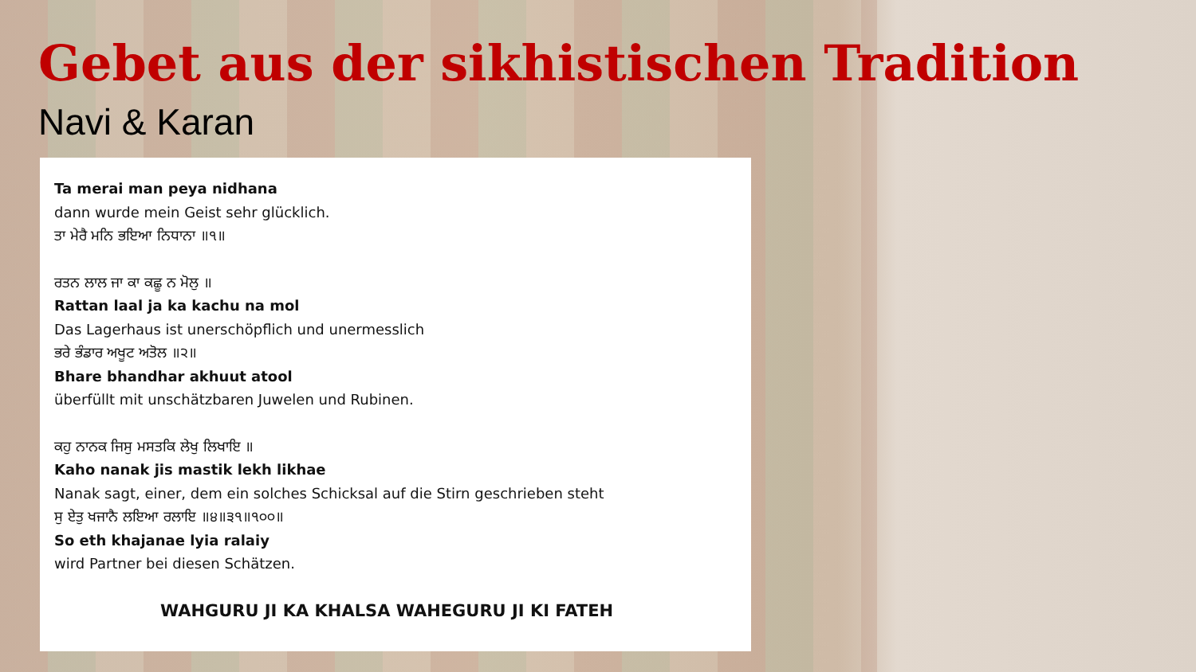Gebet aus der sikhistischen Tradition
Navi & Karan
Ta merai man peya nidhana
dann wurde mein Geist sehr glücklich.
ਤਾ ਮੇਰੈ ਮਨਿ ਭਇਆ ਨਿਧਾਨਾ ॥੧॥
ਰਤਨ ਲਾਲ ਜਾ ਕਾ ਕਛੂ ਨ ਮੋਲੁ ॥
Rattan laal ja ka kachu na mol
Das Lagerhaus ist unerschöpflich und unermesslich
ਭਰੇ ਭੰਡਾਰ ਅਖੂਟ ਅਤੋਲ ॥੨॥
Bhare bhandhar akhuut atool
überfüllt mit unschätzbaren Juwelen und Rubinen.
ਕਹੁ ਨਾਨਕ ਜਿਸੁ ਮਸਤਕਿ ਲੇਖੁ ਲਿਖਾਇ ॥
Kaho nanak jis mastik lekh likhae
Nanak sagt, einer, dem ein solches Schicksal auf die Stirn geschrieben steht
ਸੁ ਏਤੁ ਖਜਾਨੈ ਲਇਆ ਰਲਾਇ ॥੪॥੩੧॥੧੦੦॥
So eth khajanae lyia ralaiy
wird Partner bei diesen Schätzen.
WAHGURU JI KA KHALSA WAHEGURU JI KI FATEH